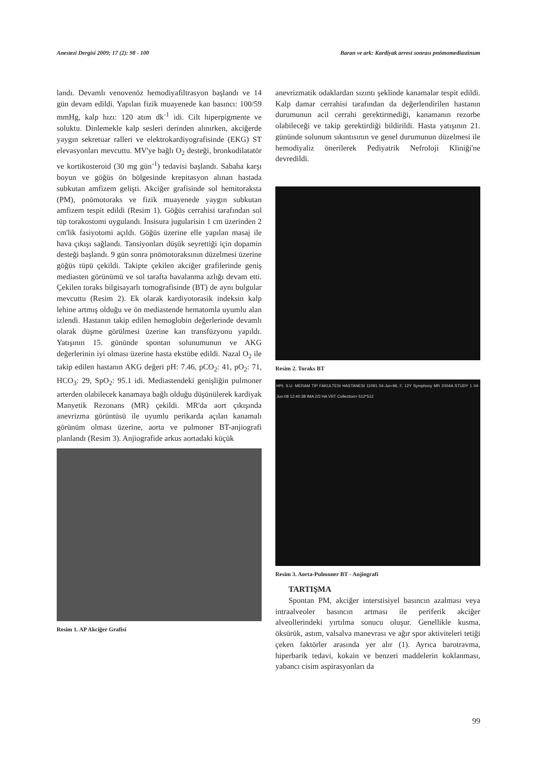Anestezi Dergisi 2009; 17 (2): 98 - 100 Baran ve ark: Kardiyak arrest sonrası pnömomediastinum
landı. Devamlı venovenöz hemodiyafiltrasyon başlandı ve 14 gün devam edildi. Yapılan fizik muayenede kan basıncı: 100/59 mmHg, kalp hızı: 120 atım dk<sup>-1</sup> idi. Cilt hiperpigmente ve soluktu. Dinlemekle kalp sesleri derinden alınırken, akciğerde yaygın sekretuar ralleri ve elektrokardiyografisinde (EKG) ST elevasyonları mevcuttu. MV'ye bağlı O<sub>2</sub> desteği, bronkodilatatör ve kortikosteroid (30 mg gün<sup>-1</sup>) tedavisi başlandı. Sabaha karşı boyun ve göğüs ön bölgesinde krepitasyon alınan hastada subkutan amfizem gelişti. Akciğer grafisinde sol hemitoraksta (PM), pnömotoraks ve fizik muayenede yaygın subkutan amfizem tespit edildi (Resim 1). Göğüs cerrahisi tarafından sol tüp torakostomi uygulandı. İnsisura jugularisin 1 cm üzerinden 2 cm'lik fasiyotomi açıldı. Göğüs üzerine elle yapılan masaj ile hava çıkışı sağlandı. Tansiyonları düşük seyrettiği için dopamin desteği başlandı. 9 gün sonra pnömotoraksının düzelmesi üzerine göğüs tüpü çekildi. Takipte çekilen akciğer grafilerinde geniş mediasten görünümü ve sol tarafta havalanma azlığı devam etti. Çekilen toraks bilgisayarlı tomografisinde (BT) de aynı bulgular mevcuttu (Resim 2). Ek olarak kardiyotorasik indeksin kalp lehine artmış olduğu ve ön mediastende hematomla uyumlu alan izlendi. Hastanın takip edilen hemoglobin değerlerinde devamlı olarak düşme görülmesi üzerine kan transfüzyonu yapıldı. Yatışının 15. gününde spontan solunumunun ve AKG değerlerinin iyi olması üzerine hasta ekstübe edildi. Nazal O<sub>2</sub> ile takip edilen hastanın AKG değeri pH: 7.46, pCO<sub>2</sub>: 41, pO<sub>2</sub>: 71, HCO<sub>3</sub>: 29, SpO<sub>2</sub>: 95.1 idi. Mediastendeki genişliğin pulmoner arterden olabilecek kanamaya bağlı olduğu düşünülerek kardiyak Manyetik Rezonans (MR) çekildi. MR'da aort çıkışında anevrizma görüntüsü ile uyumlu perikarda açılan kanamalı görünüm olması üzerine, aorta ve pulmoner BT-anjiografi planlandı (Resim 3). Anjiografide arkus aortadaki küçük
Resim 1. AP Akciğer Grafisi
anevrizmatik odaklardan sızıntı şeklinde kanamalar tespit edildi. Kalp damar cerrahisi tarafından da değerlendirilen hastanın durumunun acil cerrahi gerektirmediği, kanamanın rezorbe olabileceği ve takip gerektirdiği bildirildi. Hasta yatışının 21. gününde solunum sıkıntısının ve genel durumunun düzelmesi ile hemodiyaliz önerilerek Pediyatrik Nefroloji Kliniği'ne devredildi.
Resim 2. Toraks BT
HPL S.U. MERAM TIP FAKULTESI HASTANESI 11091 04-Jun-96, F, 12Y Symphony MR 2004A STUDY 1 04-Jun-08 12:40:38 IMA 2/3 HA VRT Collection> 512*512
Resim 3. Aorta-Pulmoner BT - Anjiografi
TARTIŞMA
Spontan PM, akciğer interstisiyel basıncın azalması veya intraalveoler basıncın artması ile periferik akciğer alveollerindeki yırtılma sonucu oluşur. Genellikle kusma, öksürük, astım, valsalva manevrası ve ağır spor aktiviteleri tetiği çeken faktörler arasında yer alır (1). Ayrıca barotravma, hiperbarik tedavi, kokain ve benzeri maddelerin koklanması, yabancı cisim aspirasyonları da
99